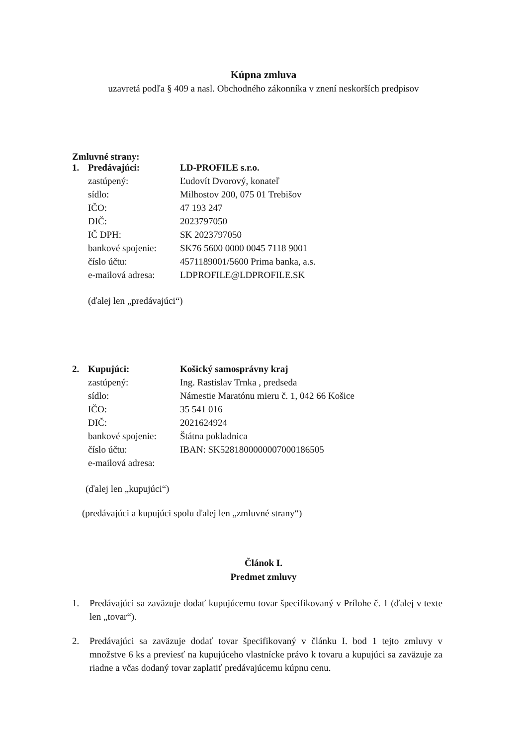Kúpna zmluva
uzavretá podľa § 409 a nasl. Obchodného zákonníka v znení neskorších predpisov
Zmluvné strany:
| 1. | Predávajúci: | LD-PROFILE s.r.o. |
| | zastúpený: | Ľudovít Dvorový, konateľ |
| | sídlo: | Milhostov 200, 075 01 Trebišov |
| | IČO: | 47 193 247 |
| | DIČ: | 2023797050 |
| | IČ DPH: | SK 2023797050 |
| | bankové spojenie: | SK76 5600 0000 0045 7118 9001 |
| | číslo účtu: | 4571189001/5600 Prima banka, a.s. |
| | e-mailová adresa: | LDPROFILE@LDPROFILE.SK |
(ďalej len „predávajúci“)
| 2. | Kupujúci: | Košický samosprávny kraj |
| | zastúpený: | Ing. Rastislav Trnka , predseda |
| | sídlo: | Námestie Maratónu mieru č. 1, 042 66 Košice |
| | IČO: | 35 541 016 |
| | DIČ: | 2021624924 |
| | bankové spojenie: | Štátna pokladnica |
| | číslo účtu: | IBAN: SK5281800000007000186505 |
| | e-mailová adresa: | |
(ďalej len „kupujúci“)
(predávajúci a kupujúci spolu ďalej len „zmluvné strany“)
Článok I.
Predmet zmluvy
1. Predávajúci sa zaväzuje dodať kupujúcemu tovar špecifikovaný v Prílohe č. 1 (ďalej v texte len „tovar“).
2. Predávajúci sa zaväzuje dodať tovar špecifikovaný v článku I. bod 1 tejto zmluvy v množstve 6 ks a previesť na kupujúceho vlastnícke právo k tovaru a kupujúci sa zaväzuje za riadne a včas dodaný tovar zaplatiť predávajúcemu kúpnu cenu.